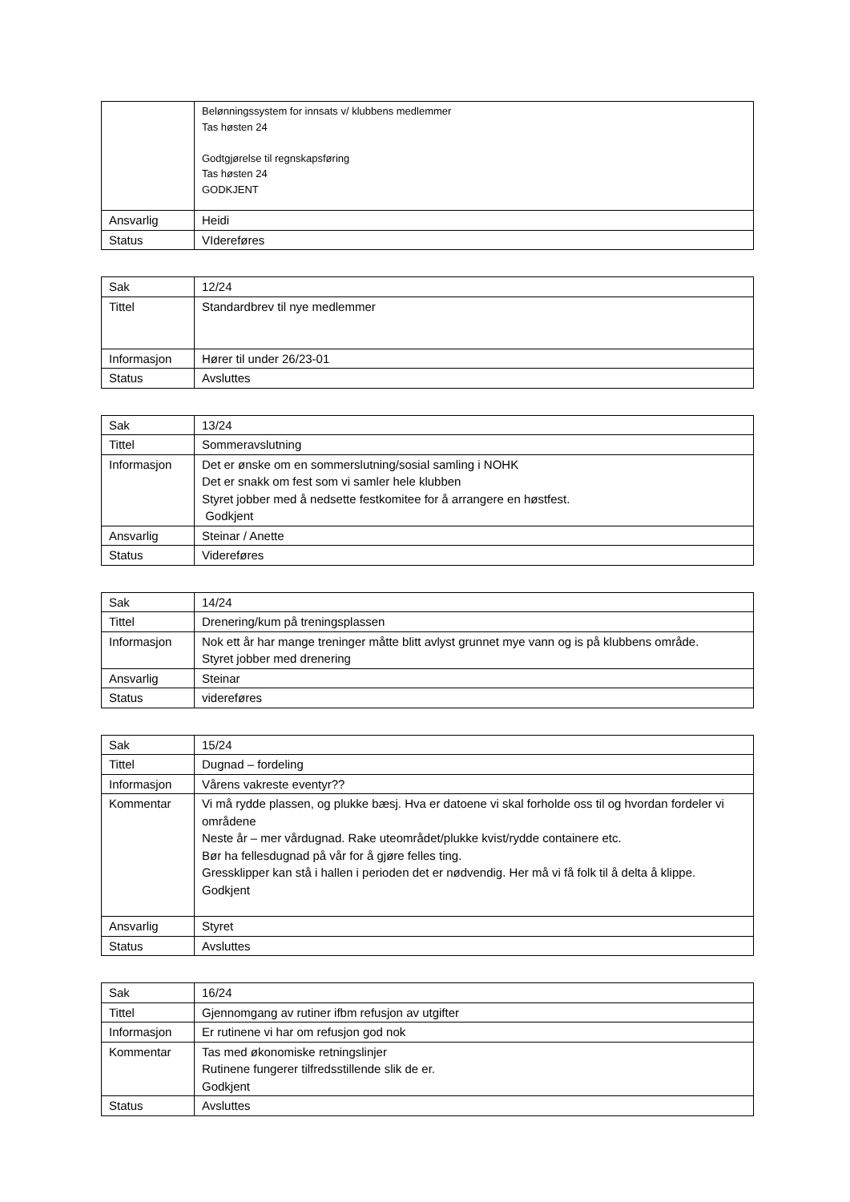| | Belønningssystem for innsats v/ klubbens medlemmer Tas høsten 24 Godtgjørelse til regnskapsføring Tas høsten 24 GODKJENT |
| Ansvarlig | Heidi |
| Status | VIdereføres |
| Sak | 12/24 |
| Tittel | Standardbrev til nye medlemmer |
| Informasjon | Hører til under 26/23-01 |
| Status | Avsluttes |
| Sak | 13/24 |
| Tittel | Sommeravslutning |
| Informasjon | Det er ønske om en sommerslutning/sosial samling i NOHK Det er snakk om fest som vi samler hele klubben Styret jobber med å nedsette festkomitee for å arrangere en høstfest. Godkjent |
| Ansvarlig | Steinar / Anette |
| Status | Videreføres |
| Sak | 14/24 |
| Tittel | Drenering/kum på treningsplassen |
| Informasjon | Nok ett år har mange treninger måtte blitt avlyst grunnet mye vann og is på klubbens område. Styret jobber med drenering |
| Ansvarlig | Steinar |
| Status | videreføres |
| Sak | 15/24 |
| Tittel | Dugnad – fordeling |
| Informasjon | Vårens vakreste eventyr?? |
| Kommentar | Vi må rydde plassen, og plukke bæsj. Hva er datoene vi skal forholde oss til og hvordan fordeler vi områdene Neste år – mer vårdugnad. Rake uteområdet/plukke kvist/rydde containere etc. Bør ha fellesdugnad på vår for å gjøre felles ting. Gressklipper kan stå i hallen i perioden det er nødvendig. Her må vi få folk til å delta å klippe. Godkjent |
| Ansvarlig | Styret |
| Status | Avsluttes |
| Sak | 16/24 |
| Tittel | Gjennomgang av rutiner ifbm refusjon av utgifter |
| Informasjon | Er rutinene vi har om refusjon god nok |
| Kommentar | Tas med økonomiske retningslinjer Rutinene fungerer tilfredsstillende slik de er. Godkjent |
| Status | Avsluttes |